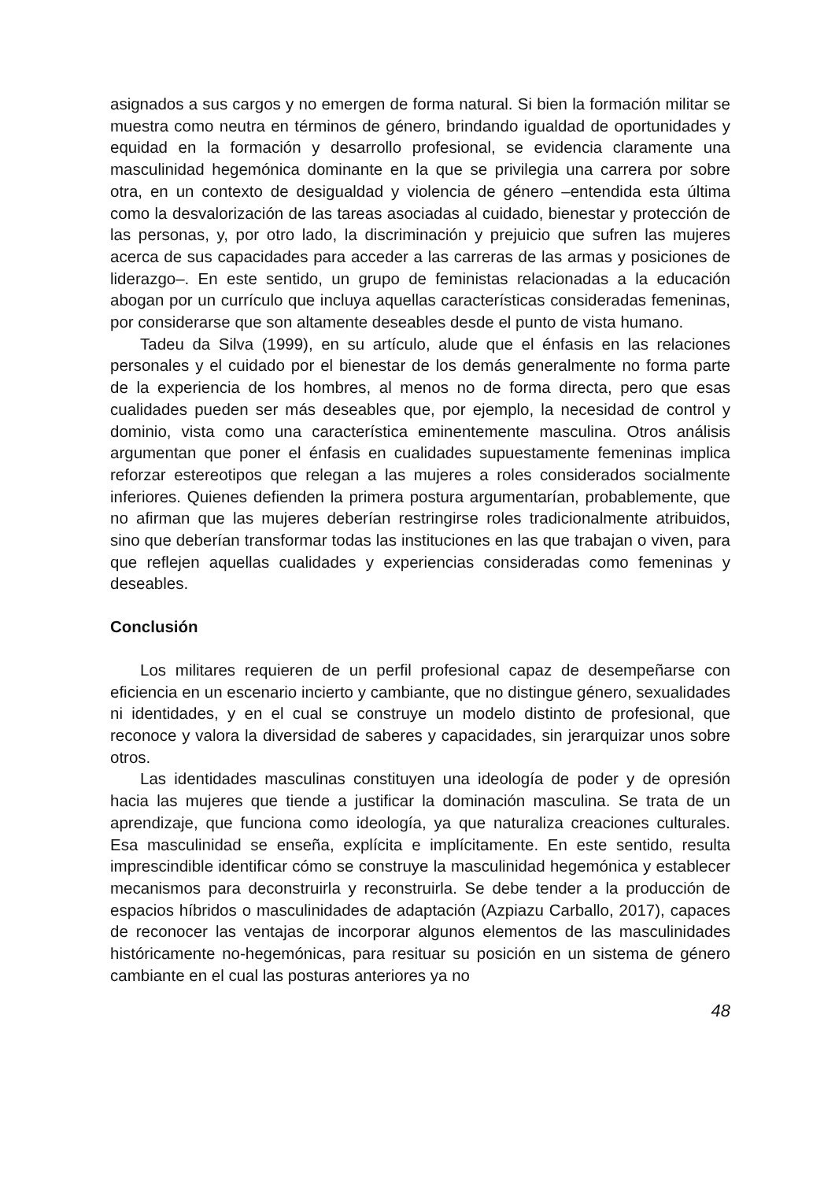asignados a sus cargos y no emergen de forma natural. Si bien la formación militar se muestra como neutra en términos de género, brindando igualdad de oportunidades y equidad en la formación y desarrollo profesional, se evidencia claramente una masculinidad hegemónica dominante en la que se privilegia una carrera por sobre otra, en un contexto de desigualdad y violencia de género –entendida esta última como la desvalorización de las tareas asociadas al cuidado, bienestar y protección de las personas, y, por otro lado, la discriminación y prejuicio que sufren las mujeres acerca de sus capacidades para acceder a las carreras de las armas y posiciones de liderazgo–. En este sentido, un grupo de feministas relacionadas a la educación abogan por un currículo que incluya aquellas características consideradas femeninas, por considerarse que son altamente deseables desde el punto de vista humano.
Tadeu da Silva (1999), en su artículo, alude que el énfasis en las relaciones personales y el cuidado por el bienestar de los demás generalmente no forma parte de la experiencia de los hombres, al menos no de forma directa, pero que esas cualidades pueden ser más deseables que, por ejemplo, la necesidad de control y dominio, vista como una característica eminentemente masculina. Otros análisis argumentan que poner el énfasis en cualidades supuestamente femeninas implica reforzar estereotipos que relegan a las mujeres a roles considerados socialmente inferiores. Quienes defienden la primera postura argumentarían, probablemente, que no afirman que las mujeres deberían restringirse roles tradicionalmente atribuidos, sino que deberían transformar todas las instituciones en las que trabajan o viven, para que reflejen aquellas cualidades y experiencias consideradas como femeninas y deseables.
Conclusión
Los militares requieren de un perfil profesional capaz de desempeñarse con eficiencia en un escenario incierto y cambiante, que no distingue género, sexualidades ni identidades, y en el cual se construye un modelo distinto de profesional, que reconoce y valora la diversidad de saberes y capacidades, sin jerarquizar unos sobre otros.
Las identidades masculinas constituyen una ideología de poder y de opresión hacia las mujeres que tiende a justificar la dominación masculina. Se trata de un aprendizaje, que funciona como ideología, ya que naturaliza creaciones culturales. Esa masculinidad se enseña, explícita e implícitamente. En este sentido, resulta imprescindible identificar cómo se construye la masculinidad hegemónica y establecer mecanismos para deconstruirla y reconstruirla. Se debe tender a la producción de espacios híbridos o masculinidades de adaptación (Azpiazu Carballo, 2017), capaces de reconocer las ventajas de incorporar algunos elementos de las masculinidades históricamente no-hegemónicas, para resituar su posición en un sistema de género cambiante en el cual las posturas anteriores ya no
48